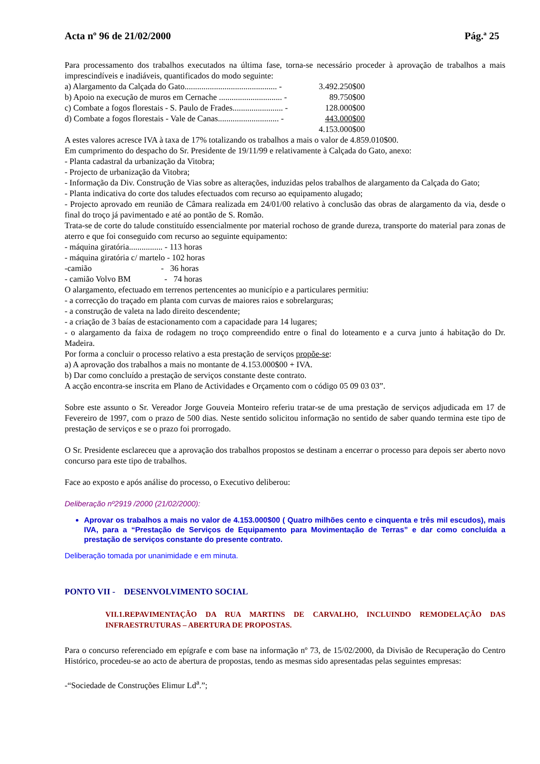Acta nº 96 de 21/02/2000 Pág.ª 25
Para processamento dos trabalhos executados na última fase, torna-se necessário proceder à aprovação de trabalhos a mais imprescindíveis e inadiáveis, quantificados do modo seguinte:
a) Alargamento da Calçada do Gato............................................ - 3.492.250$00
b) Apoio na execução de muros em Cernache .............................. - 89.750$00
c) Combate a fogos florestais - S. Paulo de Frades........................ - 128.000$00
d) Combate a fogos florestais - Vale de Canas............................. - 443.000$00
4.153.000$00
A estes valores acresce IVA à taxa de 17% totalizando os trabalhos a mais o valor de 4.859.010$00.
Em cumprimento do despacho do Sr. Presidente de 19/11/99 e relativamente à Calçada do Gato, anexo:
- Planta cadastral da urbanização da Vitobra;
- Projecto de urbanização da Vitobra;
- Informação da Div. Construção de Vias sobre as alterações, induzidas pelos trabalhos de alargamento da Calçada do Gato;
- Planta indicativa do corte dos taludes efectuados com recurso ao equipamento alugado;
- Projecto aprovado em reunião de Câmara realizada em 24/01/00 relativo à conclusão das obras de alargamento da via, desde o final do troço já pavimentado e até ao pontão de S. Romão.
Trata-se de corte do talude constituído essencialmente por material rochoso de grande dureza, transporte do material para zonas de aterro e que foi conseguido com recurso ao seguinte equipamento:
- máquina giratória................ - 113 horas
- máquina giratória c/ martelo - 102 horas
-camião - 36 horas
- camião Volvo BM - 74 horas
O alargamento, efectuado em terrenos pertencentes ao município e a particulares permitiu:
- a correcção do traçado em planta com curvas de maiores raios e sobrelarguras;
- a construção de valeta na lado direito descendente;
- a criação de 3 baías de estacionamento com a capacidade para 14 lugares;
- o alargamento da faixa de rodagem no troço compreendido entre o final do loteamento e a curva junto á habitação do Dr. Madeira.
Por forma a concluir o processo relativo a esta prestação de serviços propõe-se:
a) A aprovação dos trabalhos a mais no montante de 4.153.000$00 + IVA.
b) Dar como concluído a prestação de serviços constante deste contrato.
A acção encontra-se inscrita em Plano de Actividades e Orçamento com o código 05 09 03 03”.
Sobre este assunto o Sr. Vereador Jorge Gouveia Monteiro referiu tratar-se de uma prestação de serviços adjudicada em 17 de Fevereiro de 1997, com o prazo de 500 dias. Neste sentido solicitou informação no sentido de saber quando termina este tipo de prestação de serviços e se o prazo foi prorrogado.
O Sr. Presidente esclareceu que a aprovação dos trabalhos propostos se destinam a encerrar o processo para depois ser aberto novo concurso para este tipo de trabalhos.
Face ao exposto e após análise do processo, o Executivo deliberou:
Deliberação nº2919 /2000 (21/02/2000):
Aprovar os trabalhos a mais no valor de 4.153.000$00 ( Quatro milhões cento e cinquenta e três mil escudos), mais IVA, para a “Prestação de Serviços de Equipamento para Movimentação de Terras” e dar como concluída a prestação de serviços constante do presente contrato.
Deliberação tomada por unanimidade e em minuta.
PONTO VII - DESENVOLVIMENTO SOCIAL
VII.1.REPAVIMENTAÇÃO DA RUA MARTINS DE CARVALHO, INCLUINDO REMODELAÇÃO DAS INFRAESTRUTURAS – ABERTURA DE PROPOSTAS.
Para o concurso referenciado em epígrafe e com base na informação nº 73, de 15/02/2000, da Divisão de Recuperação do Centro Histórico, procedeu-se ao acto de abertura de propostas, tendo as mesmas sido apresentadas pelas seguintes empresas:
-“Sociedade de Construções Elimur Ld<sup>a</sup>.”;